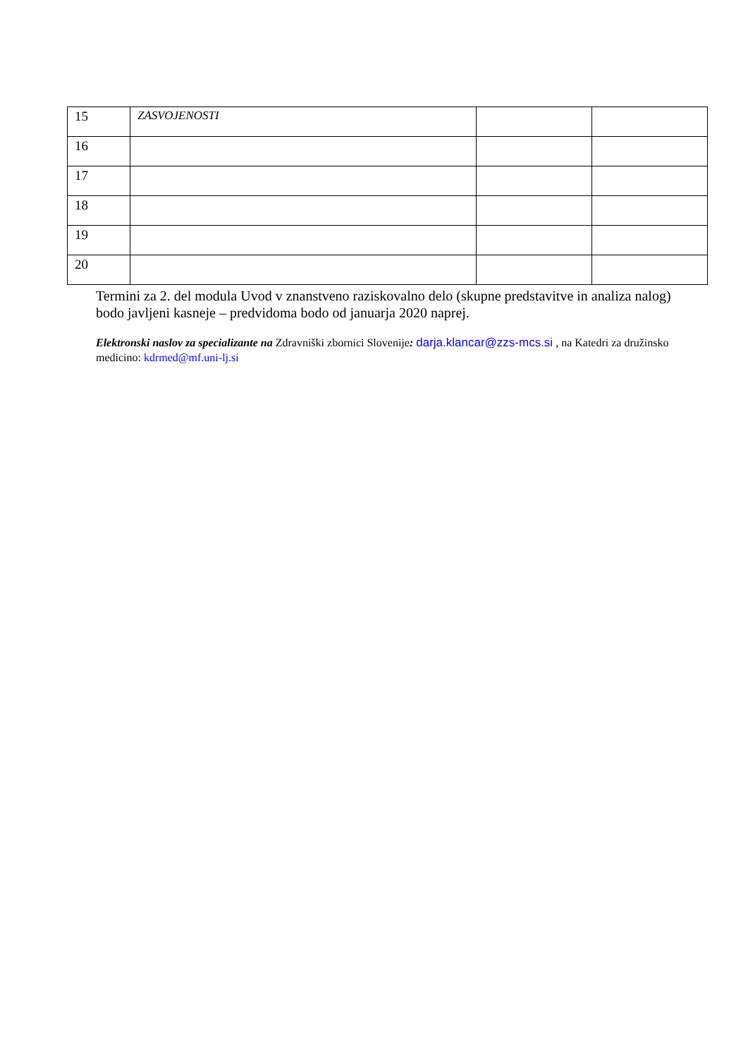| 15 | ZASVOJENOSTI | | |
| 16 | | | |
| 17 | | | |
| 18 | | | |
| 19 | | | |
| 20 | | | |
Termini za 2. del modula Uvod v znanstveno raziskovalno delo (skupne predstavitve in analiza nalog) bodo javljeni kasneje – predvidoma bodo od januarja 2020 naprej.
Elektronski naslov za specializante na Zdravniški zbornici Slovenije: darja.klancar@zzs-mcs.si , na Katedri za družinsko medicino: kdrmed@mf.uni-lj.si